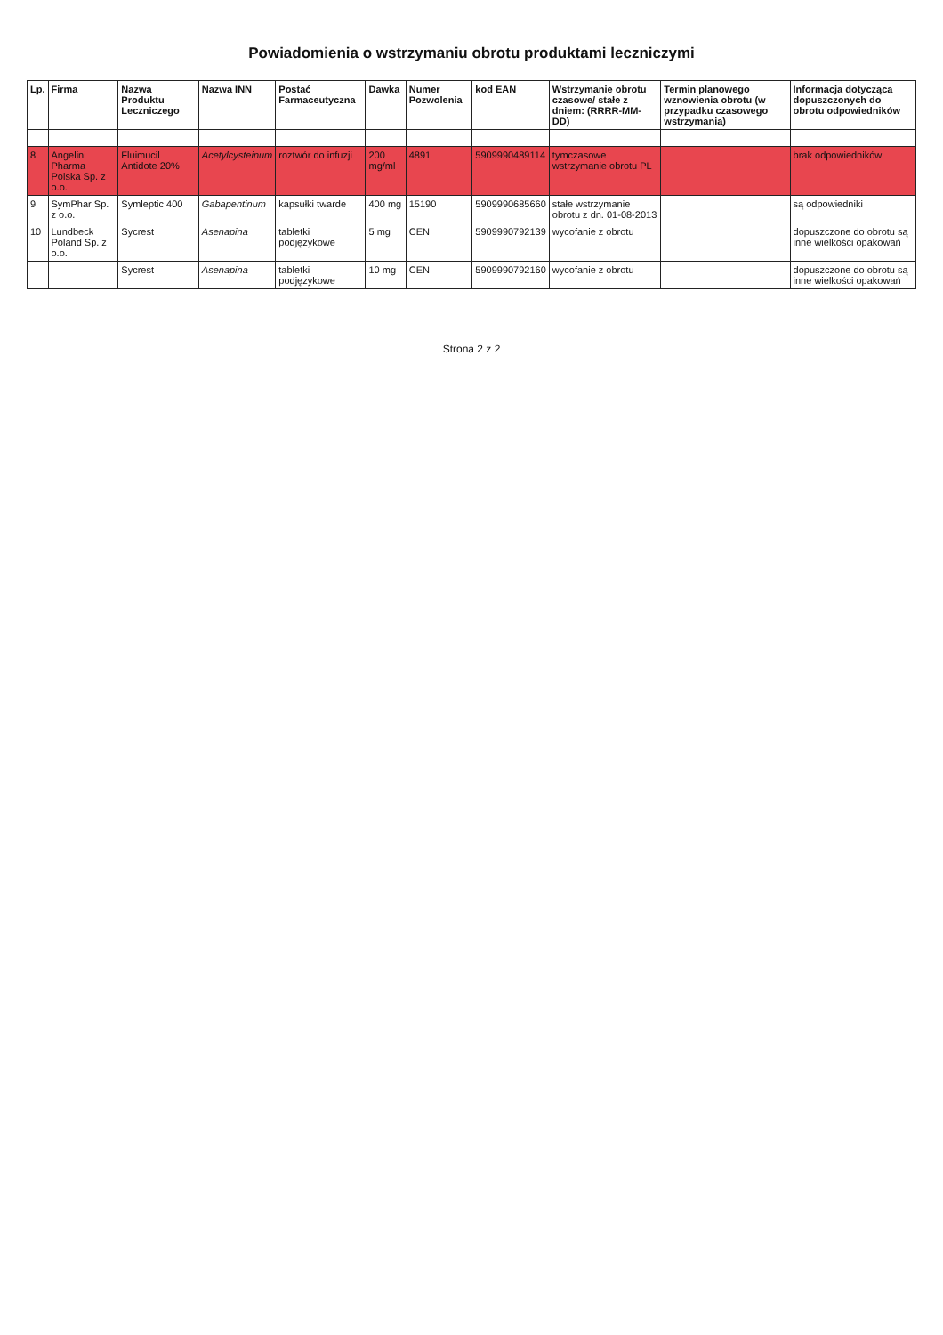Powiadomienia o wstrzymaniu obrotu produktami leczniczymi
| Lp. | Firma | Nazwa Produktu Leczniczego | Nazwa INN | Postać Farmaceutyczna | Dawka | Numer Pozwolenia | kod EAN | Wstrzymanie obrotu czasowe/ stałe z dniem: (RRRR-MM-DD) | Termin planowego wznowienia obrotu (w przypadku czasowego wstrzymania) | Informacja dotycząca dopuszczonych do obrotu odpowiedników |
| --- | --- | --- | --- | --- | --- | --- | --- | --- | --- | --- |
| 8 | Angelini Pharma Polska Sp. z o.o. | Fluimucil Antidote 20% | Acetylcysteinum | roztwór do infuzji | 200 mg/ml | 4891 | 5909990489114 | tymczasowe wstrzymanie obrotu PL | | brak odpowiedników |
| 9 | SymPhar Sp. z o.o. | Symleptic 400 | Gabapentinum | kapsułki twarde | 400 mg | 15190 | 5909990685660 | stałe wstrzymanie obrotu z dn. 01-08-2013 | | są odpowiedniki |
| 10 | Lundbeck Poland Sp. z o.o. | Sycrest | Asenapina | tabletki podjęzykowe | 5 mg | CEN | 5909990792139 | wycofanie z obrotu | | dopuszczone do obrotu są inne wielkości opakowań |
| | | Sycrest | Asenapina | tabletki podjęzykowe | 10 mg | CEN | 5909990792160 | wycofanie z obrotu | | dopuszczone do obrotu są inne wielkości opakowań |
Strona 2 z 2